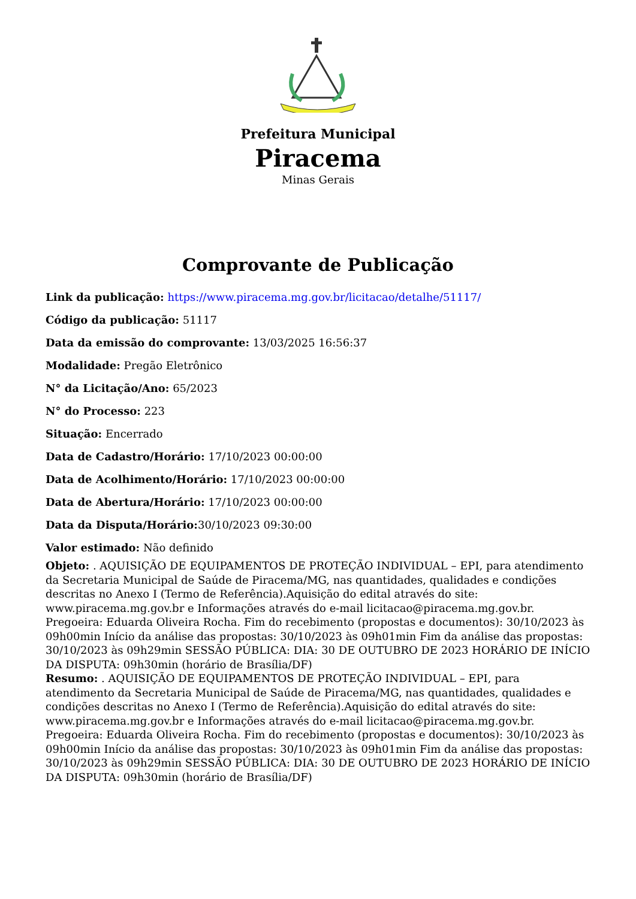Prefeitura Municipal
Piracema
Minas Gerais
Comprovante de Publicação
Link da publicação: https://www.piracema.mg.gov.br/licitacao/detalhe/51117/
Código da publicação: 51117
Data da emissão do comprovante: 13/03/2025 16:56:37
Modalidade: Pregão Eletrônico
N° da Licitação/Ano: 65/2023
N° do Processo: 223
Situação: Encerrado
Data de Cadastro/Horário: 17/10/2023 00:00:00
Data de Acolhimento/Horário: 17/10/2023 00:00:00
Data de Abertura/Horário: 17/10/2023 00:00:00
Data da Disputa/Horário: 30/10/2023 09:30:00
Valor estimado: Não definido
Objeto: . AQUISIÇÃO DE EQUIPAMENTOS DE PROTEÇÃO INDIVIDUAL – EPI, para atendimento da Secretaria Municipal de Saúde de Piracema/MG, nas quantidades, qualidades e condições descritas no Anexo I (Termo de Referência).Aquisição do edital através do site: www.piracema.mg.gov.br e Informações através do e-mail licitacao@piracema.mg.gov.br. Pregoeira: Eduarda Oliveira Rocha. Fim do recebimento (propostas e documentos): 30/10/2023 às 09h00min Início da análise das propostas: 30/10/2023 às 09h01min Fim da análise das propostas: 30/10/2023 às 09h29min SESSÃO PÚBLICA: DIA: 30 DE OUTUBRO DE 2023 HORÁRIO DE INÍCIO DA DISPUTA: 09h30min (horário de Brasília/DF)
Resumo: . AQUISIÇÃO DE EQUIPAMENTOS DE PROTEÇÃO INDIVIDUAL – EPI, para atendimento da Secretaria Municipal de Saúde de Piracema/MG, nas quantidades, qualidades e condições descritas no Anexo I (Termo de Referência).Aquisição do edital através do site: www.piracema.mg.gov.br e Informações através do e-mail licitacao@piracema.mg.gov.br. Pregoeira: Eduarda Oliveira Rocha. Fim do recebimento (propostas e documentos): 30/10/2023 às 09h00min Início da análise das propostas: 30/10/2023 às 09h01min Fim da análise das propostas: 30/10/2023 às 09h29min SESSÃO PÚBLICA: DIA: 30 DE OUTUBRO DE 2023 HORÁRIO DE INÍCIO DA DISPUTA: 09h30min (horário de Brasília/DF)